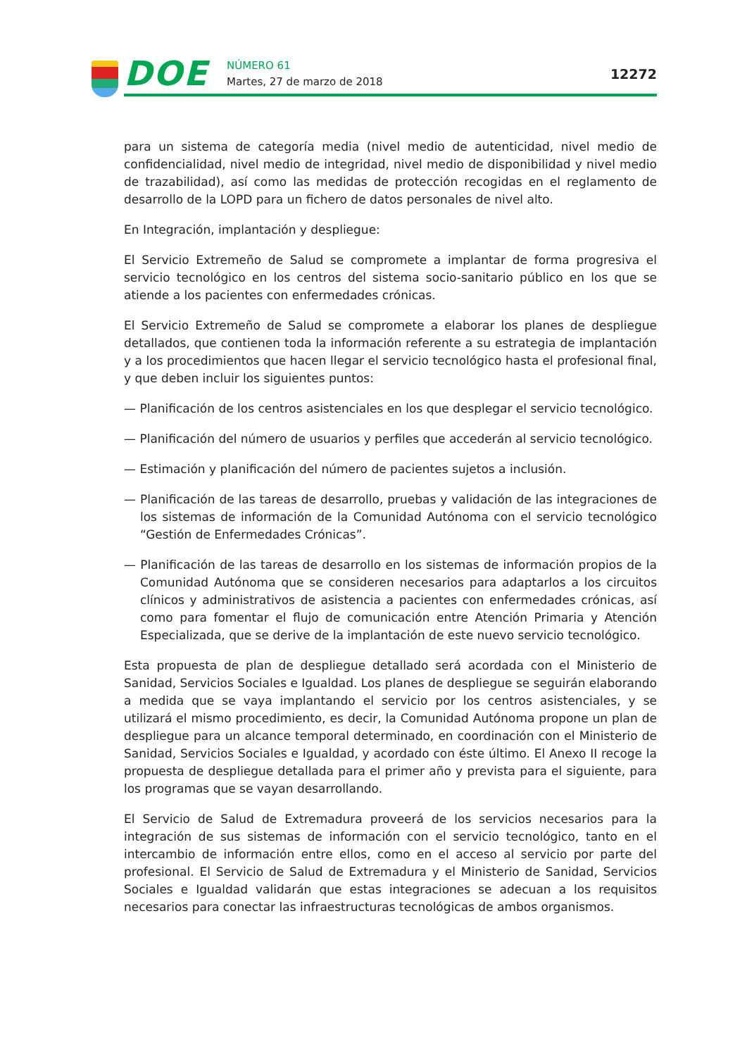DOE NÚMERO 61
Martes, 27 de marzo de 2018 12272
para un sistema de categoría media (nivel medio de autenticidad, nivel medio de confidencialidad, nivel medio de integridad, nivel medio de disponibilidad y nivel medio de trazabilidad), así como las medidas de protección recogidas en el reglamento de desarrollo de la LOPD para un fichero de datos personales de nivel alto.
En Integración, implantación y despliegue:
El Servicio Extremeño de Salud se compromete a implantar de forma progresiva el servicio tecnológico en los centros del sistema socio-sanitario público en los que se atiende a los pacientes con enfermedades crónicas.
El Servicio Extremeño de Salud se compromete a elaborar los planes de despliegue detallados, que contienen toda la información referente a su estrategia de implantación y a los procedimientos que hacen llegar el servicio tecnológico hasta el profesional final, y que deben incluir los siguientes puntos:
— Planificación de los centros asistenciales en los que desplegar el servicio tecnológico.
— Planificación del número de usuarios y perfiles que accederán al servicio tecnológico.
— Estimación y planificación del número de pacientes sujetos a inclusión.
— Planificación de las tareas de desarrollo, pruebas y validación de las integraciones de los sistemas de información de la Comunidad Autónoma con el servicio tecnológico “Gestión de Enfermedades Crónicas”.
— Planificación de las tareas de desarrollo en los sistemas de información propios de la Comunidad Autónoma que se consideren necesarios para adaptarlos a los circuitos clínicos y administrativos de asistencia a pacientes con enfermedades crónicas, así como para fomentar el flujo de comunicación entre Atención Primaria y Atención Especializada, que se derive de la implantación de este nuevo servicio tecnológico.
Esta propuesta de plan de despliegue detallado será acordada con el Ministerio de Sanidad, Servicios Sociales e Igualdad. Los planes de despliegue se seguirán elaborando a medida que se vaya implantando el servicio por los centros asistenciales, y se utilizará el mismo procedimiento, es decir, la Comunidad Autónoma propone un plan de despliegue para un alcance temporal determinado, en coordinación con el Ministerio de Sanidad, Servicios Sociales e Igualdad, y acordado con éste último. El Anexo II recoge la propuesta de despliegue detallada para el primer año y prevista para el siguiente, para los programas que se vayan desarrollando.
El Servicio de Salud de Extremadura proveerá de los servicios necesarios para la integración de sus sistemas de información con el servicio tecnológico, tanto en el intercambio de información entre ellos, como en el acceso al servicio por parte del profesional. El Servicio de Salud de Extremadura y el Ministerio de Sanidad, Servicios Sociales e Igualdad validarán que estas integraciones se adecuan a los requisitos necesarios para conectar las infraestructuras tecnológicas de ambos organismos.